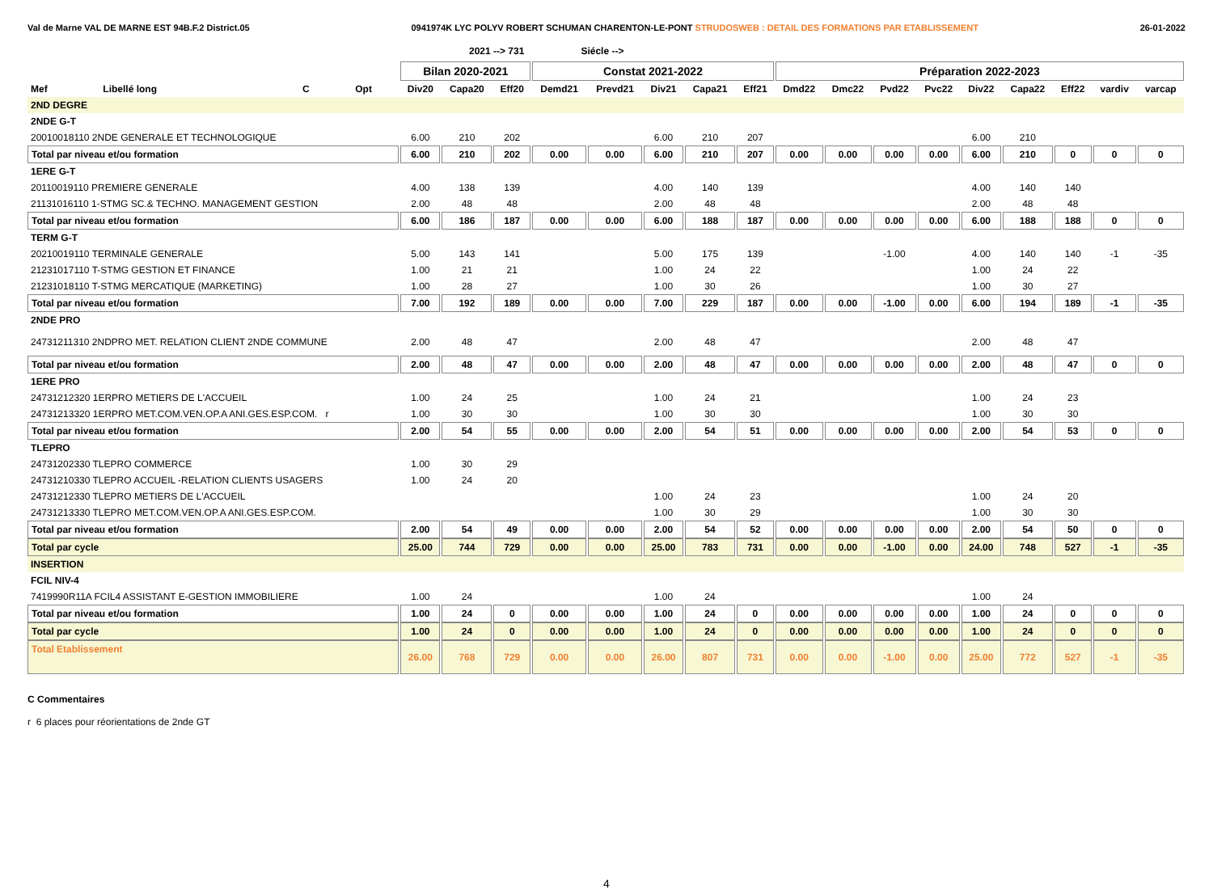Val de Marne VAL DE MARNE EST 94B.F.2 District.05
0941974K LYC POLYV ROBERT SCHUMAN CHARENTON-LE-PONT STRUDOSWEB : DETAIL DES FORMATIONS PAR ETABLISSEMENT
26-01-2022
2021 --> 731 Siécle -->
| | | | | Bilan 2020-2021 | | | Constat 2021-2022 | | | | | Préparation 2022-2023 | | | | | | | | |
| --- | --- | --- | --- | --- | --- | --- | --- | --- | --- | --- | --- | --- | --- | --- | --- | --- | --- | --- | --- | --- |
| Mef | Libellé long | C | Opt | Div20 | Capa20 | Eff20 | Demd21 | Prevd21 | Div21 | Capa21 | Eff21 | Dmd22 | Dmc22 | Pvd22 | Pvc22 | Div22 | Capa22 | Eff22 | vardiv | varcap |
| 2ND DEGRE | | | | | | | | | | | | | | | | | | | | |
| 2NDE G-T | | | | | | | | | | | | | | | | | | | | |
| 20010018110 2NDE GENERALE ET TECHNOLOGIQUE | | | | 6.00 | 210 | 202 | | | 6.00 | 210 | 207 | | | | | 6.00 | 210 | | | |
| Total par niveau et/ou formation | | | | 6.00 | 210 | 202 | 0.00 | 0.00 | 6.00 | 210 | 207 | 0.00 | 0.00 | 0.00 | 0.00 | 6.00 | 210 | 0 | 0 | 0 |
| 1ERE G-T | | | | | | | | | | | | | | | | | | | | |
| 20110019110 PREMIERE GENERALE | | | | 4.00 | 138 | 139 | | | 4.00 | 140 | 139 | | | | | 4.00 | 140 | 140 | | |
| 21131016110 1-STMG SC.& TECHNO. MANAGEMENT GESTION | | | | 2.00 | 48 | 48 | | | 2.00 | 48 | 48 | | | | | 2.00 | 48 | 48 | | |
| Total par niveau et/ou formation | | | | 6.00 | 186 | 187 | 0.00 | 0.00 | 6.00 | 188 | 187 | 0.00 | 0.00 | 0.00 | 0.00 | 6.00 | 188 | 188 | 0 | 0 |
| TERM G-T | | | | | | | | | | | | | | | | | | | | |
| 20210019110 TERMINALE GENERALE | | | | 5.00 | 143 | 141 | | | 5.00 | 175 | 139 | | | -1.00 | | 4.00 | 140 | 140 | -1 | -35 |
| 21231017110 T-STMG GESTION ET FINANCE | | | | 1.00 | 21 | 21 | | | 1.00 | 24 | 22 | | | | | 1.00 | 24 | 22 | | |
| 21231018110 T-STMG MERCATIQUE (MARKETING) | | | | 1.00 | 28 | 27 | | | 1.00 | 30 | 26 | | | | | 1.00 | 30 | 27 | | |
| Total par niveau et/ou formation | | | | 7.00 | 192 | 189 | 0.00 | 0.00 | 7.00 | 229 | 187 | 0.00 | 0.00 | -1.00 | 0.00 | 6.00 | 194 | 189 | -1 | -35 |
| 2NDE PRO | | | | | | | | | | | | | | | | | | | | |
| 24731211310 2NDPRO MET. RELATION CLIENT 2NDE COMMUNE | | | | 2.00 | 48 | 47 | | | 2.00 | 48 | 47 | | | | | 2.00 | 48 | 47 | | |
| Total par niveau et/ou formation | | | | 2.00 | 48 | 47 | 0.00 | 0.00 | 2.00 | 48 | 47 | 0.00 | 0.00 | 0.00 | 0.00 | 2.00 | 48 | 47 | 0 | 0 |
| 1ERE PRO | | | | | | | | | | | | | | | | | | | | |
| 24731212320 1ERPRO METIERS DE L'ACCUEIL | | | | 1.00 | 24 | 25 | | | 1.00 | 24 | 21 | | | | | 1.00 | 24 | 23 | | |
| 24731213320 1ERPRO MET.COM.VEN.OP.A ANI.GES.ESP.COM. r | | | | 1.00 | 30 | 30 | | | 1.00 | 30 | 30 | | | | | 1.00 | 30 | 30 | | |
| Total par niveau et/ou formation | | | | 2.00 | 54 | 55 | 0.00 | 0.00 | 2.00 | 54 | 51 | 0.00 | 0.00 | 0.00 | 0.00 | 2.00 | 54 | 53 | 0 | 0 |
| TLEPRO | | | | | | | | | | | | | | | | | | | | |
| 24731202330 TLEPRO COMMERCE | | | | 1.00 | 30 | 29 | | | | | | | | | | | | | | |
| 24731210330 TLEPRO ACCUEIL -RELATION CLIENTS USAGERS | | | | 1.00 | 24 | 20 | | | | | | | | | | | | | | |
| 24731212330 TLEPRO METIERS DE L'ACCUEIL | | | | | | | | | 1.00 | 24 | 23 | | | | | 1.00 | 24 | 20 | | |
| 24731213330 TLEPRO MET.COM.VEN.OP.A ANI.GES.ESP.COM. | | | | | | | | | 1.00 | 30 | 29 | | | | | 1.00 | 30 | 30 | | |
| Total par niveau et/ou formation | | | | 2.00 | 54 | 49 | 0.00 | 0.00 | 2.00 | 54 | 52 | 0.00 | 0.00 | 0.00 | 0.00 | 2.00 | 54 | 50 | 0 | 0 |
| Total par cycle | | | | 25.00 | 744 | 729 | 0.00 | 0.00 | 25.00 | 783 | 731 | 0.00 | 0.00 | -1.00 | 0.00 | 24.00 | 748 | 527 | -1 | -35 |
| INSERTION | | | | | | | | | | | | | | | | | | | | |
| FCIL NIV-4 | | | | | | | | | | | | | | | | | | | | |
| 7419990R11A FCIL4 ASSISTANT E-GESTION IMMOBILIERE | | | | 1.00 | 24 | | | | 1.00 | 24 | | | | | | 1.00 | 24 | | | |
| Total par niveau et/ou formation | | | | 1.00 | 24 | 0 | 0.00 | 0.00 | 1.00 | 24 | 0 | 0.00 | 0.00 | 0.00 | 0.00 | 1.00 | 24 | 0 | 0 | 0 |
| Total par cycle | | | | 1.00 | 24 | 0 | 0.00 | 0.00 | 1.00 | 24 | 0 | 0.00 | 0.00 | 0.00 | 0.00 | 1.00 | 24 | 0 | 0 | 0 |
| Total Etablissement | | | | 26.00 | 768 | 729 | 0.00 | 0.00 | 26.00 | 807 | 731 | 0.00 | 0.00 | -1.00 | 0.00 | 25.00 | 772 | 527 | -1 | -35 |
C Commentaires
r 6 places pour réorientations de 2nde GT
4